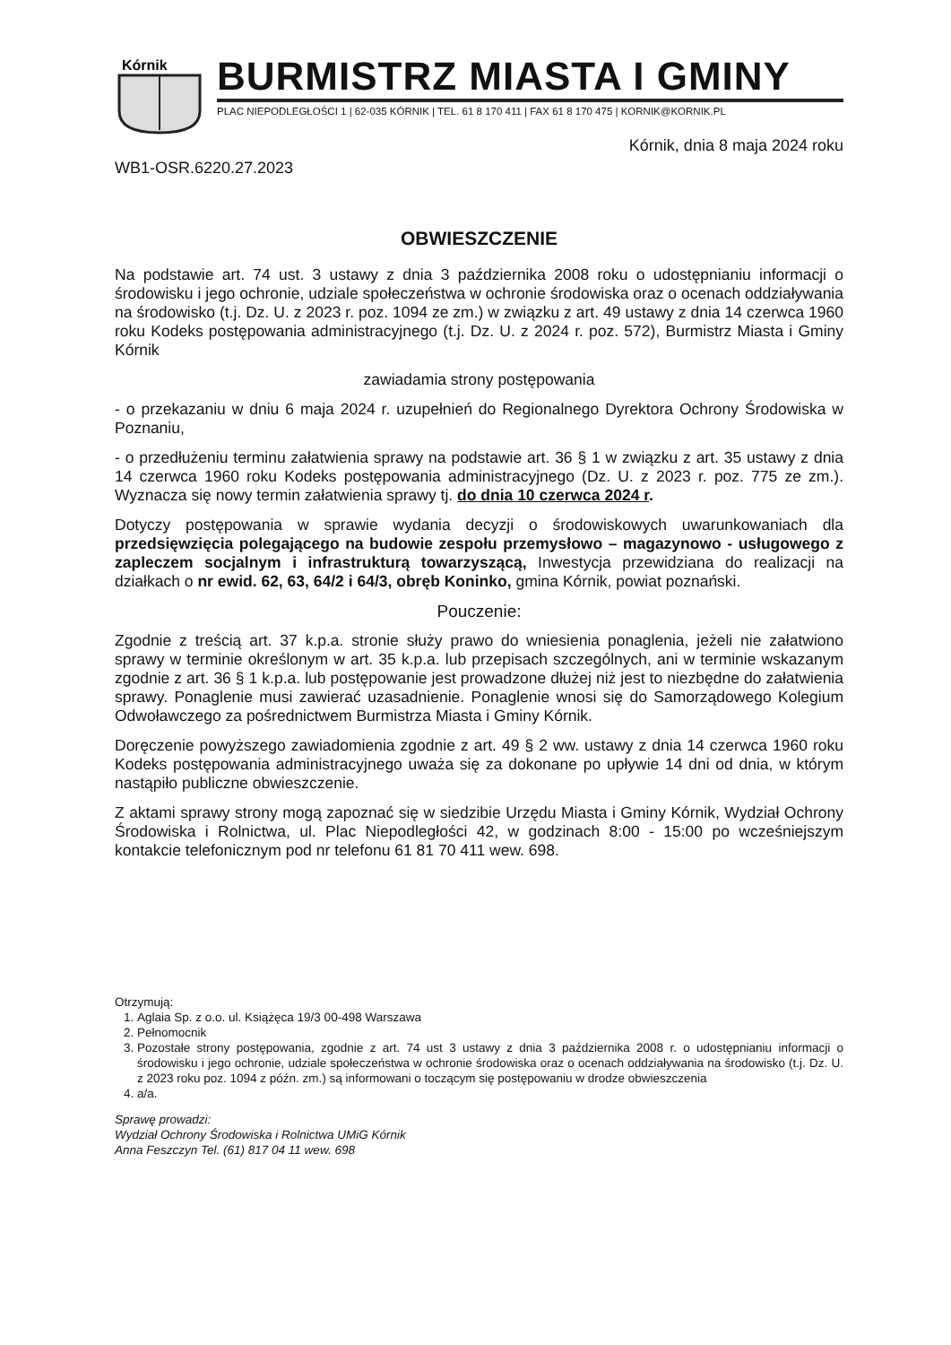Kórnik
BURMISTRZ MIASTA I GMINY
PLAC NIEPODLEGŁOŚCI 1 | 62-035 KÓRNIK | TEL. 61 8 170 411 | FAX 61 8 170 475 | KORNIK@KORNIK.PL
Kórnik, dnia 8 maja 2024 roku
WB1-OSR.6220.27.2023
OBWIESZCZENIE
Na podstawie art. 74 ust. 3 ustawy z dnia 3 października 2008 roku o udostępnianiu informacji o środowisku i jego ochronie, udziale społeczeństwa w ochronie środowiska oraz o ocenach oddziaływania na środowisko (t.j. Dz. U. z 2023 r. poz. 1094 ze zm.) w związku z art. 49 ustawy z dnia 14 czerwca 1960 roku Kodeks postępowania administracyjnego (t.j. Dz. U. z 2024 r. poz. 572), Burmistrz Miasta i Gminy Kórnik
zawiadamia strony postępowania
- o przekazaniu w dniu 6 maja 2024 r. uzupełnień do Regionalnego Dyrektora Ochrony Środowiska w Poznaniu,
- o przedłużeniu terminu załatwienia sprawy na podstawie art. 36 § 1 w związku z art. 35 ustawy z dnia 14 czerwca 1960 roku Kodeks postępowania administracyjnego (Dz. U. z 2023 r. poz. 775 ze zm.). Wyznacza się nowy termin załatwienia sprawy tj. do dnia 10 czerwca 2024 r.
Dotyczy postępowania w sprawie wydania decyzji o środowiskowych uwarunkowaniach dla przedsięwzięcia polegającego na budowie zespołu przemysłowo – magazynowo - usługowego z zapleczem socjalnym i infrastrukturą towarzyszącą, Inwestycja przewidziana do realizacji na działkach o nr ewid. 62, 63, 64/2 i 64/3, obręb Koninko, gmina Kórnik, powiat poznański.
Pouczenie:
Zgodnie z treścią art. 37 k.p.a. stronie służy prawo do wniesienia ponaglenia, jeżeli nie załatwiono sprawy w terminie określonym w art. 35 k.p.a. lub przepisach szczególnych, ani w terminie wskazanym zgodnie z art. 36 § 1 k.p.a. lub postępowanie jest prowadzone dłużej niż jest to niezbędne do załatwienia sprawy. Ponaglenie musi zawierać uzasadnienie. Ponaglenie wnosi się do Samorządowego Kolegium Odwoławczego za pośrednictwem Burmistrza Miasta i Gminy Kórnik.
Doręczenie powyższego zawiadomienia zgodnie z art. 49 § 2 ww. ustawy z dnia 14 czerwca 1960 roku Kodeks postępowania administracyjnego uważa się za dokonane po upływie 14 dni od dnia, w którym nastąpiło publiczne obwieszczenie.
Z aktami sprawy strony mogą zapoznać się w siedzibie Urzędu Miasta i Gminy Kórnik, Wydział Ochrony Środowiska i Rolnictwa, ul. Plac Niepodległości 42, w godzinach 8:00 - 15:00 po wcześniejszym kontakcie telefonicznym pod nr telefonu 61 81 70 411 wew. 698.
Otrzymują:
1. Aglaia Sp. z o.o. ul. Książęca 19/3 00-498 Warszawa
2. Pełnomocnik
3. Pozostałe strony postępowania, zgodnie z art. 74 ust 3 ustawy z dnia 3 października 2008 r. o udostępnianiu informacji o środowisku i jego ochronie, udziale społeczeństwa w ochronie środowiska oraz o ocenach oddziaływania na środowisko (t.j. Dz. U. z 2023 roku poz. 1094 z późn. zm.) są informowani o toczącym się postępowaniu w drodze obwieszczenia
4. a/a.
Sprawę prowadzi:
Wydział Ochrony Środowiska i Rolnictwa UMiG Kórnik
Anna Feszczyn Tel. (61) 817 04 11 wew. 698